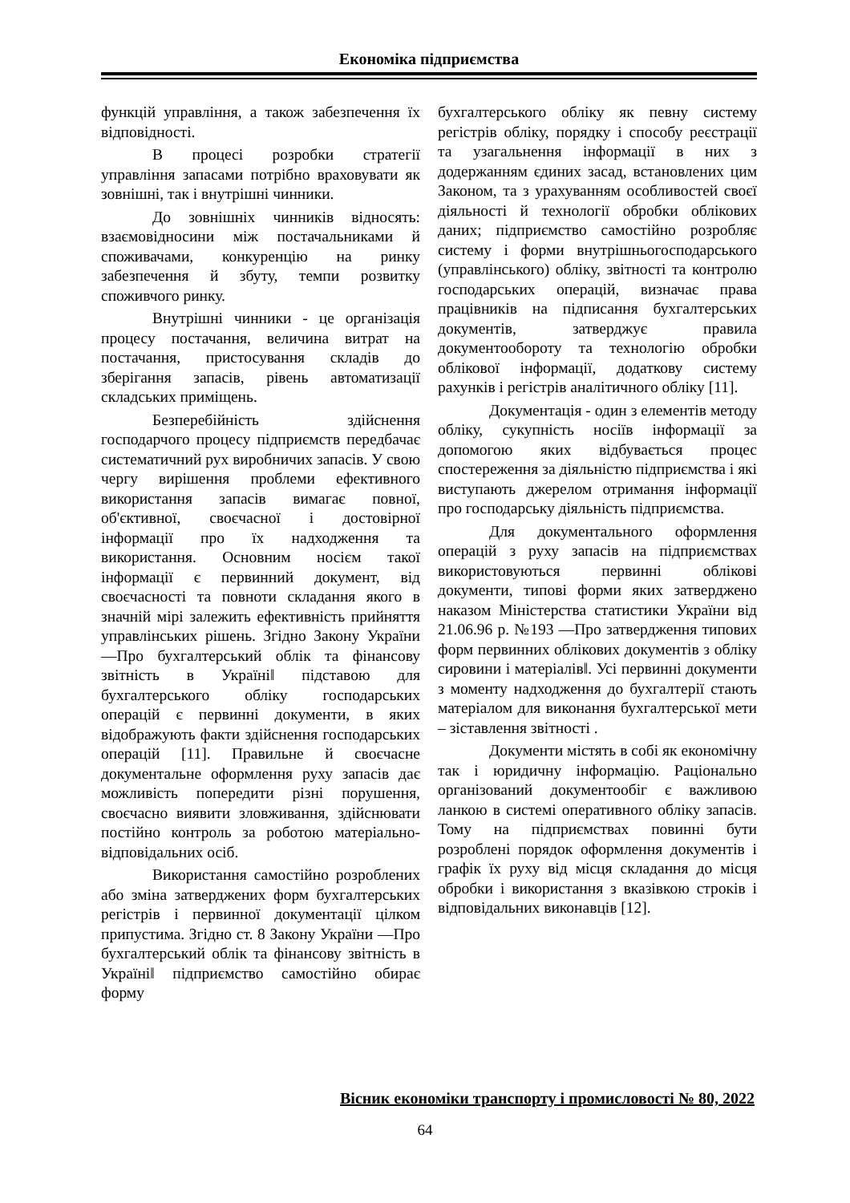Економіка підприємства
функцій управління, а також забезпечення їх відповідності.
В процесі розробки стратегії управління запасами потрібно враховувати як зовнішні, так і внутрішні чинники.
До зовнішніх чинників відносять: взаємовідносини між постачальниками й споживачами, конкуренцію на ринку забезпечення й збуту, темпи розвитку споживчого ринку.
Внутрішні чинники - це організація процесу постачання, величина витрат на постачання, пристосування складів до зберігання запасів, рівень автоматизації складських приміщень.
Безперебійність здійснення господарчого процесу підприємств передбачає систематичний рух виробничих запасів. У свою чергу вирішення проблеми ефективного використання запасів вимагає повної, об'єктивної, своєчасної і достовірної інформації про їх надходження та використання. Основним носієм такої інформації є первинний документ, від своєчасності та повноти складання якого в значній мірі залежить ефективність прийняття управлінських рішень. Згідно Закону України ―Про бухгалтерський облік та фінансову звітність в Україні‖ підставою для бухгалтерського обліку господарських операцій є первинні документи, в яких відображують факти здійснення господарських операцій [11]. Правильне й своєчасне документальне оформлення руху запасів дає можливість попередити різні порушення, своєчасно виявити зловживання, здійснювати постійно контроль за роботою матеріально-відповідальних осіб.
Використання самостійно розроблених або зміна затверджених форм бухгалтерських регістрів і первинної документації цілком припустима. Згідно ст. 8 Закону України ―Про бухгалтерський облік та фінансову звітність в Україні‖ підприємство самостійно обирає форму
бухгалтерського обліку як певну систему регістрів обліку, порядку і способу реєстрації та узагальнення інформації в них з додержанням єдиних засад, встановлених цим Законом, та з урахуванням особливостей своєї діяльності й технології обробки облікових даних; підприємство самостійно розробляє систему і форми внутрішньогосподарського (управлінського) обліку, звітності та контролю господарських операцій, визначає права працівників на підписання бухгалтерських документів, затверджує правила документообороту та технологію обробки облікової інформації, додаткову систему рахунків і регістрів аналітичного обліку [11].
Документація - один з елементів методу обліку, сукупність носіїв інформації за допомогою яких відбувається процес спостереження за діяльністю підприємства і які виступають джерелом отримання інформації про господарську діяльність підприємства.
Для документального оформлення операцій з руху запасів на підприємствах використовуються первинні облікові документи, типові форми яких затверджено наказом Міністерства статистики України від 21.06.96 р. №193 ―Про затвердження типових форм первинних облікових документів з обліку сировини і матеріалів‖. Усі первинні документи з моменту надходження до бухгалтерії стають матеріалом для виконання бухгалтерської мети – зіставлення звітності .
Документи містять в собі як економічну так і юридичну інформацію. Раціонально організований документообіг є важливою ланкою в системі оперативного обліку запасів. Тому на підприємствах повинні бути розроблені порядок оформлення документів і графік їх руху від місця складання до місця обробки і використання з вказівкою строків і відповідальних виконавців [12].
Вісник економіки транспорту і промисловості № 80, 2022
64